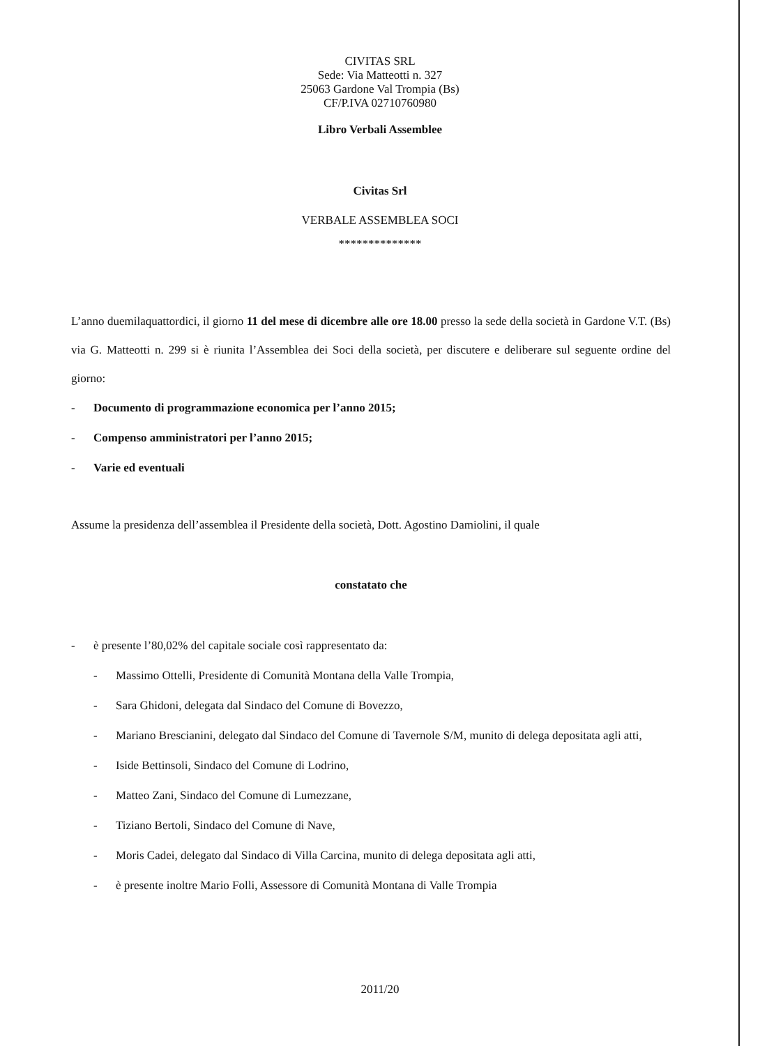CIVITAS SRL
Sede: Via Matteotti n. 327
25063 Gardone Val Trompia (Bs)
CF/P.IVA 02710760980
Libro Verbali Assemblee
Civitas Srl
VERBALE ASSEMBLEA SOCI
**************
L’anno duemilaquattordici, il giorno 11 del mese di dicembre alle ore 18.00 presso la sede della società in Gardone V.T. (Bs) via G. Matteotti n. 299 si è riunita l’Assemblea dei Soci della società, per discutere e deliberare sul seguente ordine del giorno:
- Documento di programmazione economica per l’anno 2015;
- Compenso amministratori per l’anno 2015;
- Varie ed eventuali
Assume la presidenza dell’assemblea il Presidente della società, Dott. Agostino Damiolini, il quale
constatato che
- è presente l’80,02% del capitale sociale così rappresentato da:
- Massimo Ottelli, Presidente di Comunità Montana della Valle Trompia,
- Sara Ghidoni, delegata dal Sindaco del Comune di Bovezzo,
- Mariano Brescianini, delegato dal Sindaco del Comune di Tavernole S/M, munito di delega depositata agli atti,
- Iside Bettinsoli, Sindaco del Comune di Lodrino,
- Matteo Zani, Sindaco del Comune di Lumezzane,
- Tiziano Bertoli, Sindaco del Comune di Nave,
- Moris Cadei, delegato dal Sindaco di Villa Carcina, munito di delega depositata agli atti,
- è presente inoltre Mario Folli, Assessore di Comunità Montana di Valle Trompia
2011/20